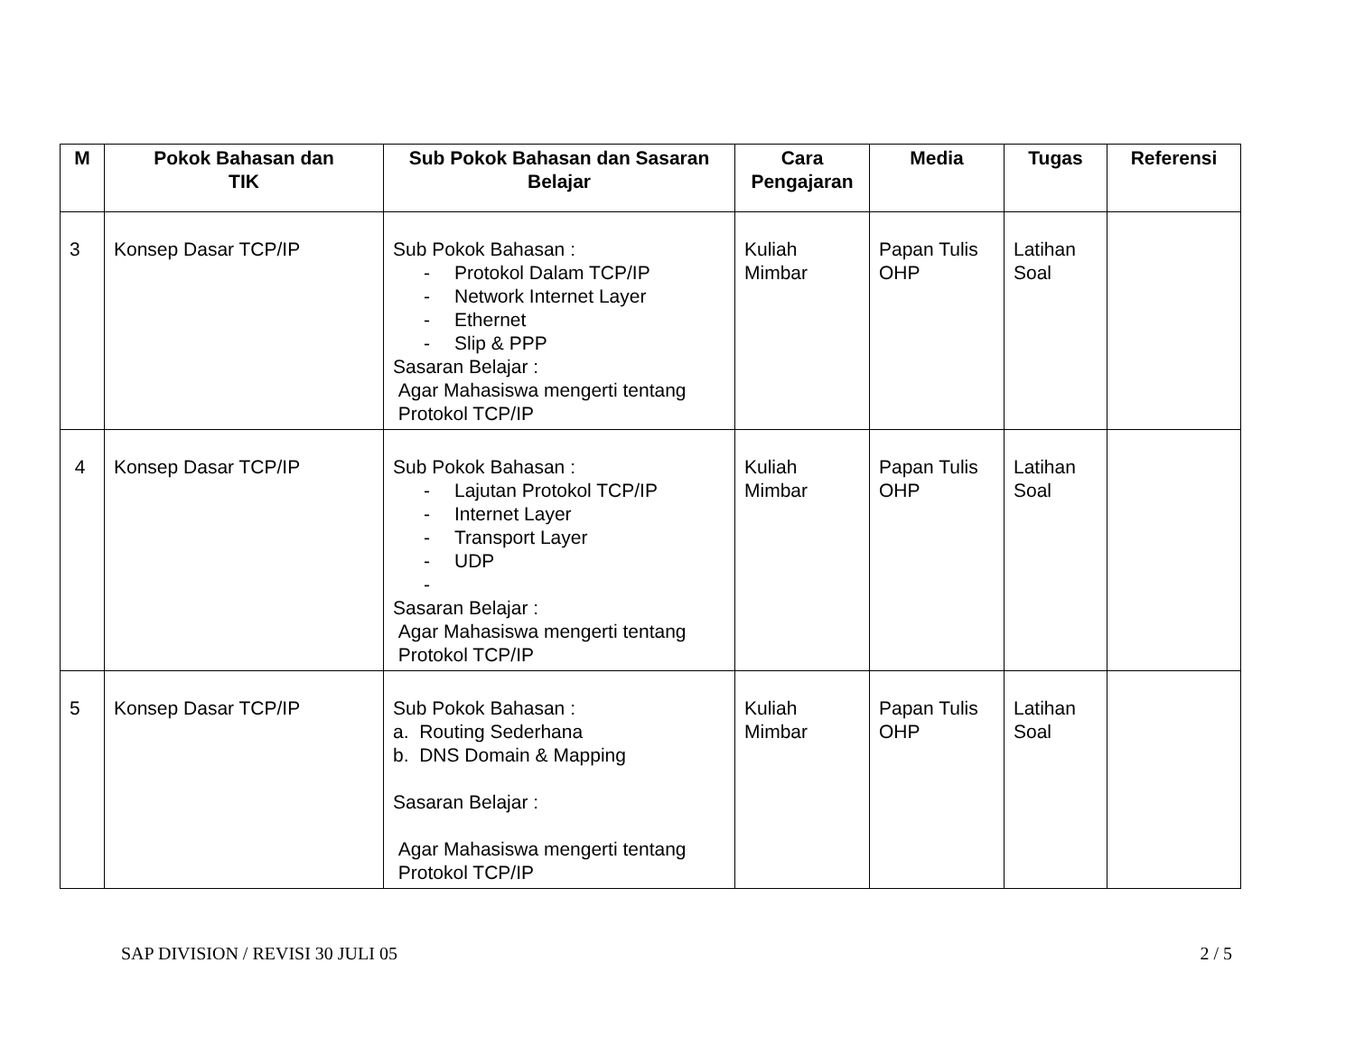| M | Pokok Bahasan dan TIK | Sub Pokok Bahasan dan Sasaran Belajar | Cara Pengajaran | Media | Tugas | Referensi |
| --- | --- | --- | --- | --- | --- | --- |
| 3 | Konsep Dasar TCP/IP | Sub Pokok Bahasan : - Protokol Dalam TCP/IP - Network Internet Layer - Ethernet - Slip & PPP Sasaran Belajar : Agar Mahasiswa mengerti tentang Protokol TCP/IP | Kuliah Mimbar | Papan Tulis OHP | Latihan Soal | |
| 4 | Konsep Dasar TCP/IP | Sub Pokok Bahasan : - Lajutan Protokol TCP/IP - Internet Layer - Transport Layer - UDP - Sasaran Belajar : Agar Mahasiswa mengerti tentang Protokol TCP/IP | Kuliah Mimbar | Papan Tulis OHP | Latihan Soal | |
| 5 | Konsep Dasar TCP/IP | Sub Pokok Bahasan : a. Routing Sederhana b. DNS Domain & Mapping Sasaran Belajar : Agar Mahasiswa mengerti tentang Protokol TCP/IP | Kuliah Mimbar | Papan Tulis OHP | Latihan Soal | |
SAP DIVISION / REVISI 30 JULI 05 2 / 5